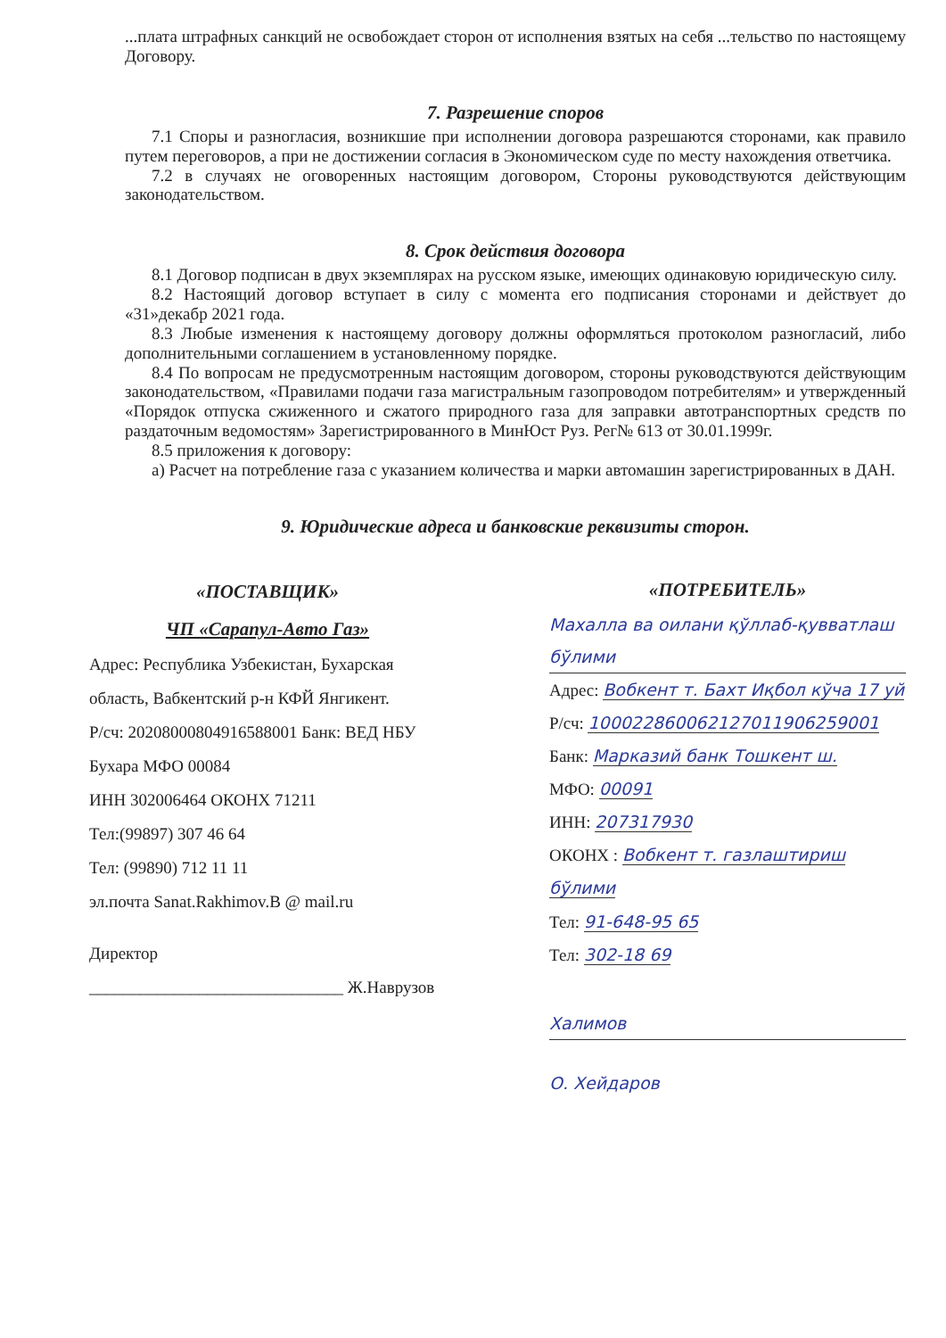...плата штрафных санкций не освобождает сторон от исполнения взятых на себя ...тельство по настоящему Договору.
7. Разрешение споров
7.1 Споры и разногласия, возникшие при исполнении договора разрешаются сторонами, как правило путем переговоров, а при не достижении согласия в Экономическом суде по месту нахождения ответчика.
7.2 в случаях не оговоренных настоящим договором, Стороны руководствуются действующим законодательством.
8. Срок действия договора
8.1 Договор подписан в двух экземплярах на русском языке, имеющих одинаковую юридическую силу.
8.2 Настоящий договор вступает в силу с момента его подписания сторонами и действует до «31»декабр 2021 года.
8.3 Любые изменения к настоящему договору должны оформляться протоколом разногласий, либо дополнительными соглашением в установленному порядке.
8.4 По вопросам не предусмотренным настоящим договором, стороны руководствуются действующим законодательством, «Правилами подачи газа магистральным газопроводом потребителям» и утвержденный «Порядок отпуска сжиженного и сжатого природного газа для заправки автотранспортных средств по раздаточным ведомостям» Зарегистрированного в МинЮст Руз. Рег№ 613 от 30.01.1999г.
8.5 приложения к договору:
а) Расчет на потребление газа с указанием количества и марки автомашин зарегистрированных в ДАН.
9. Юридические адреса и банковские реквизиты сторон.
«ПОСТАВЩИК»
ЧП «Сарапул-Авто Газ»
Адрес: Республика Узбекистан, Бухарская область, Вабкентский р-н КФЙ Янгикент.
Р/сч: 20208000804916588001 Банк: ВЕД НБУ Бухара МФО 00084
ИНН 302006464 ОКОНХ 71211
Тел:(99897) 307 46 64
Тел: (99890) 712 11 11
эл.почта Sanat.Rakhimov.B @ mail.ru
Директор
______________________________ Ж.Наврузов
«ПОТРЕБИТЕЛЬ»
Махалла ва оилани қўллаб-қувватлаш бўлими
Адрес: Вобкент т. Бахт Иқбол кўча 17 уй
Р/сч: 100022860062127011906259001
Банк: Марказий банк Тошкент ш.
МФО: 00091
ИНН: 207317930
ОКОНХ : Вобкент т. газлаштириш бўлими
Тел: 91-648-95 65
Тел: 302-18 69
Халимов
О. Хейдаров